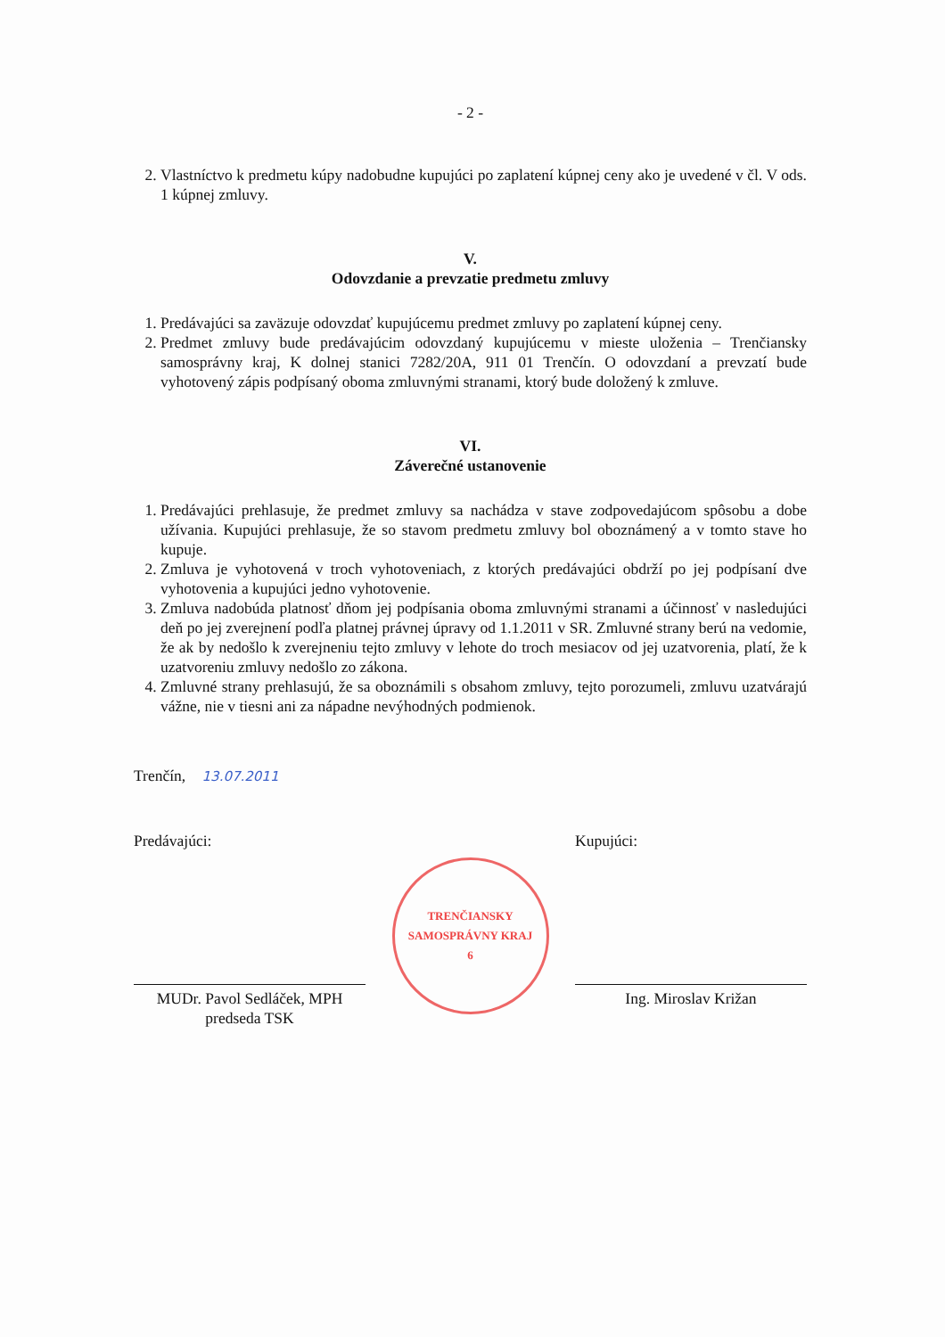- 2 -
2. Vlastníctvo k predmetu kúpy nadobudne kupujúci po zaplatení kúpnej ceny ako je uvedené v čl. V ods. 1 kúpnej zmluvy.
V.
Odovzdanie a prevzatie predmetu zmluvy
1. Predávajúci sa zaväzuje odovzdať kupujúcemu predmet zmluvy po zaplatení kúpnej ceny.
2. Predmet zmluvy bude predávajúcim odovzdaný kupujúcemu v mieste uloženia – Trenčiansky samosprávny kraj, K dolnej stanici 7282/20A, 911 01 Trenčín. O odovzdaní a prevzatí bude vyhotovený zápis podpísaný oboma zmluvnými stranami, ktorý bude doložený k zmluve.
VI.
Záverečné ustanovenie
1. Predávajúci prehlasuje, že predmet zmluvy sa nachádza v stave zodpovedajúcom spôsobu a dobe užívania. Kupujúci prehlasuje, že so stavom predmetu zmluvy bol oboznámený a v tomto stave ho kupuje.
2. Zmluva je vyhotovená v troch vyhotoveniach, z ktorých predávajúci obdrží po jej podpísaní dve vyhotovenia a kupujúci jedno vyhotovenie.
3. Zmluva nadobúda platnosť dňom jej podpísania oboma zmluvnými stranami a účinnosť v nasledujúci deň po jej zverejnení podľa platnej právnej úpravy od 1.1.2011 v SR. Zmluvné strany berú na vedomie, že ak by nedošlo k zverejneniu tejto zmluvy v lehote do troch mesiacov od jej uzatvorenia, platí, že k uzatvoreniu zmluvy nedošlo zo zákona.
4. Zmluvné strany prehlasujú, že sa oboznámili s obsahom zmluvy, tejto porozumeli, zmluvu uzatvárajú vážne, nie v tiesni ani za nápadne nevýhodných podmienok.
Trenčín, 13.07.2011
Predávajúci:
MUDr. Pavol Sedláček, MPH
predseda TSK
TRENČIANSKY SAMOSPRÁVNY KRAJ
6
Kupujúci:
Ing. Miroslav Križan